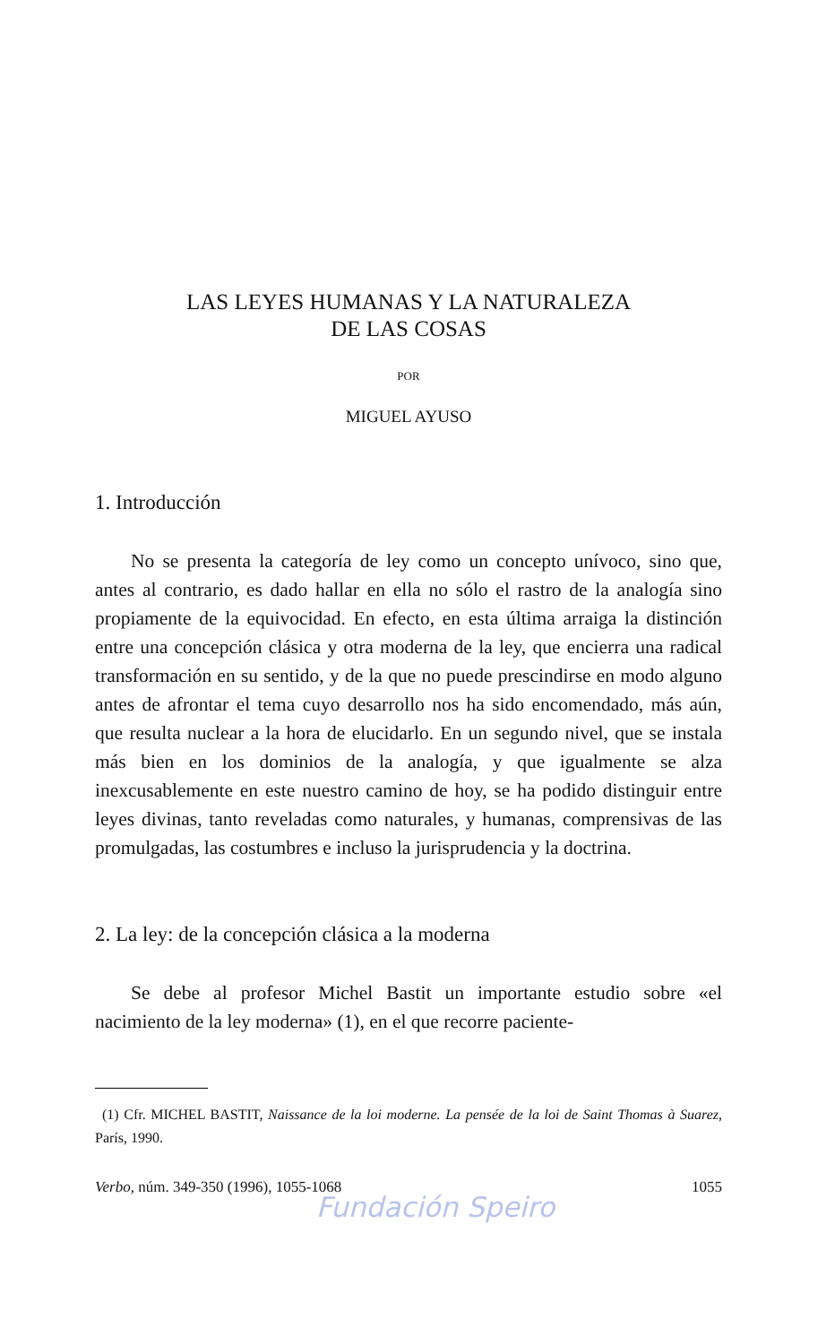LAS LEYES HUMANAS Y LA NATURALEZA
DE LAS COSAS
POR
MIGUEL AYUSO
1. Introducción
No se presenta la categoría de ley como un concepto unívoco, sino que, antes al contrario, es dado hallar en ella no sólo el rastro de la analogía sino propiamente de la equivocidad. En efecto, en esta última arraiga la distinción entre una concepción clásica y otra moderna de la ley, que encierra una radical transformación en su sentido, y de la que no puede prescindirse en modo alguno antes de afrontar el tema cuyo desarrollo nos ha sido encomendado, más aún, que resulta nuclear a la hora de elucidarlo. En un segundo nivel, que se instala más bien en los dominios de la analogía, y que igualmente se alza inexcusablemente en este nuestro camino de hoy, se ha podido distinguir entre leyes divinas, tanto reveladas como naturales, y humanas, comprensivas de las promulgadas, las costumbres e incluso la jurisprudencia y la doctrina.
2. La ley: de la concepción clásica a la moderna
Se debe al profesor Michel Bastit un importante estudio sobre «el nacimiento de la ley moderna» (1), en el que recorre paciente-
(1) Cfr. MICHEL BASTIT, Naissance de la loi moderne. La pensée de la loi de Saint Thomas à Suarez, París, 1990.
Verbo, núm. 349-350 (1996), 1055-1068 1055
Fundación Speiro